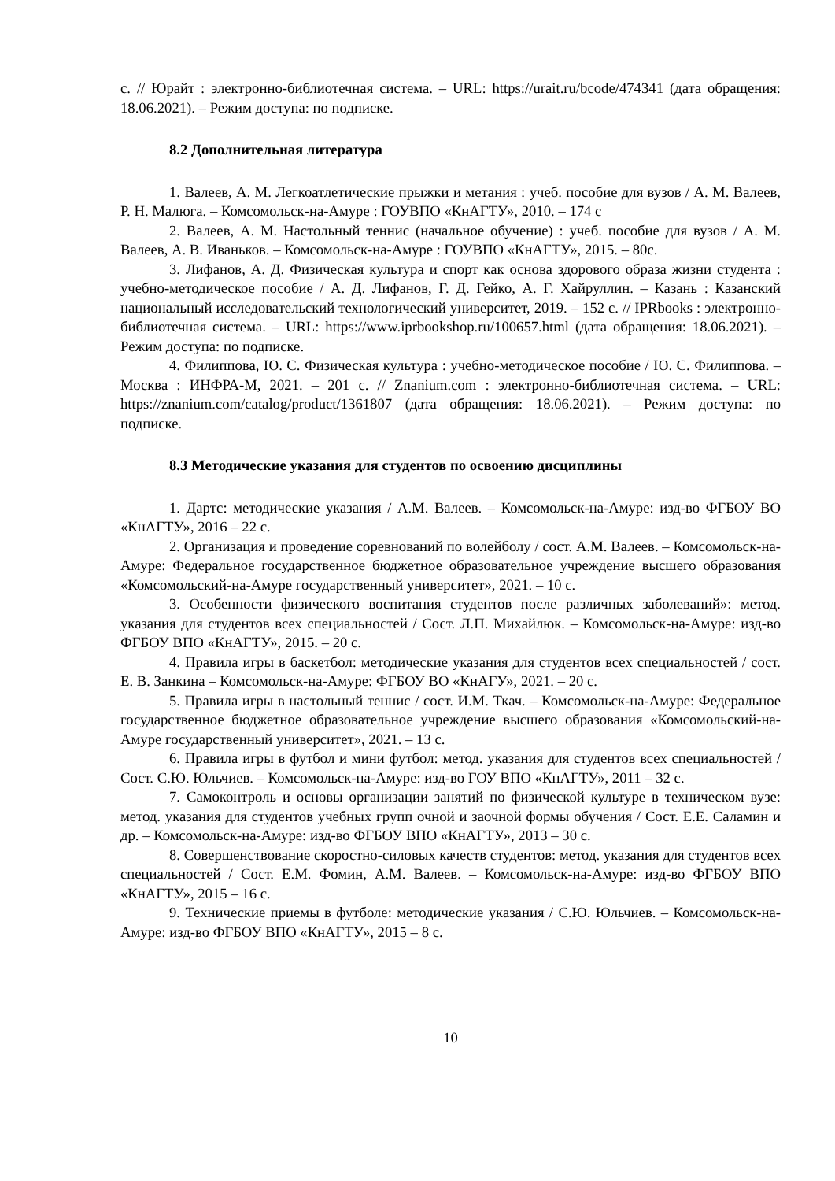с. // Юрайт : электронно-библиотечная система. – URL: https://urait.ru/bcode/474341 (дата обращения: 18.06.2021). – Режим доступа: по подписке.
8.2 Дополнительная литература
1. Валеев, А. М. Легкоатлетические прыжки и метания : учеб. пособие для вузов / А. М. Валеев, Р. Н. Малюга. – Комсомольск-на-Амуре : ГОУВПО «КнАГТУ», 2010. – 174 с
2. Валеев, А. М. Настольный теннис (начальное обучение) : учеб. пособие для вузов / А. М. Валеев, А. В. Иваньков. – Комсомольск-на-Амуре : ГОУВПО «КнАГТУ», 2015. – 80с.
3. Лифанов, А. Д. Физическая культура и спорт как основа здорового образа жизни студента : учебно-методическое пособие / А. Д. Лифанов, Г. Д. Гейко, А. Г. Хайруллин. – Казань : Казанский национальный исследовательский технологический университет, 2019. – 152 с. // IPRbooks : электронно-библиотечная система. – URL: https://www.iprbookshop.ru/100657.html (дата обращения: 18.06.2021). – Режим доступа: по подписке.
4. Филиппова, Ю. С. Физическая культура : учебно-методическое пособие / Ю. С. Филиппова. – Москва : ИНФРА-М, 2021. – 201 с. // Znanium.com : электронно-библиотечная система. – URL: https://znanium.com/catalog/product/1361807 (дата обращения: 18.06.2021). – Режим доступа: по подписке.
8.3 Методические указания для студентов по освоению дисциплины
1. Дартс: методические указания / А.М. Валеев. – Комсомольск-на-Амуре: изд-во ФГБОУ ВО «КнАГТУ», 2016 – 22 с.
2. Организация и проведение соревнований по волейболу / сост. А.М. Валеев. – Комсомольск-на-Амуре: Федеральное государственное бюджетное образовательное учреждение высшего образования «Комсомольский-на-Амуре государственный университет», 2021. – 10 с.
3. Особенности физического воспитания студентов после различных заболеваний»: метод. указания для студентов всех специальностей / Сост. Л.П. Михайлюк. – Комсомольск-на-Амуре: изд-во ФГБОУ ВПО «КнАГТУ», 2015. – 20 с.
4. Правила игры в баскетбол: методические указания для студентов всех специальностей / сост. Е. В. Занкина – Комсомольск-на-Амуре: ФГБОУ ВО «КнАГУ», 2021. – 20 с.
5. Правила игры в настольный теннис / сост. И.М. Ткач. – Комсомольск-на-Амуре: Федеральное государственное бюджетное образовательное учреждение высшего образования «Комсомольский-на-Амуре государственный университет», 2021. – 13 с.
6. Правила игры в футбол и мини футбол: метод. указания для студентов всех специальностей / Сост. С.Ю. Юльчиев. – Комсомольск-на-Амуре: изд-во ГОУ ВПО «КнАГТУ», 2011 – 32 с.
7. Самоконтроль и основы организации занятий по физической культуре в техническом вузе: метод. указания для студентов учебных групп очной и заочной формы обучения / Сост. Е.Е. Саламин и др. – Комсомольск-на-Амуре: изд-во ФГБОУ ВПО «КнАГТУ», 2013 – 30 с.
8. Совершенствование скоростно-силовых качеств студентов: метод. указания для студентов всех специальностей / Сост. Е.М. Фомин, А.М. Валеев. – Комсомольск-на-Амуре: изд-во ФГБОУ ВПО «КнАГТУ», 2015 – 16 с.
9. Технические приемы в футболе: методические указания / С.Ю. Юльчиев. – Комсомольск-на-Амуре: изд-во ФГБОУ ВПО «КнАГТУ», 2015 – 8 с.
10